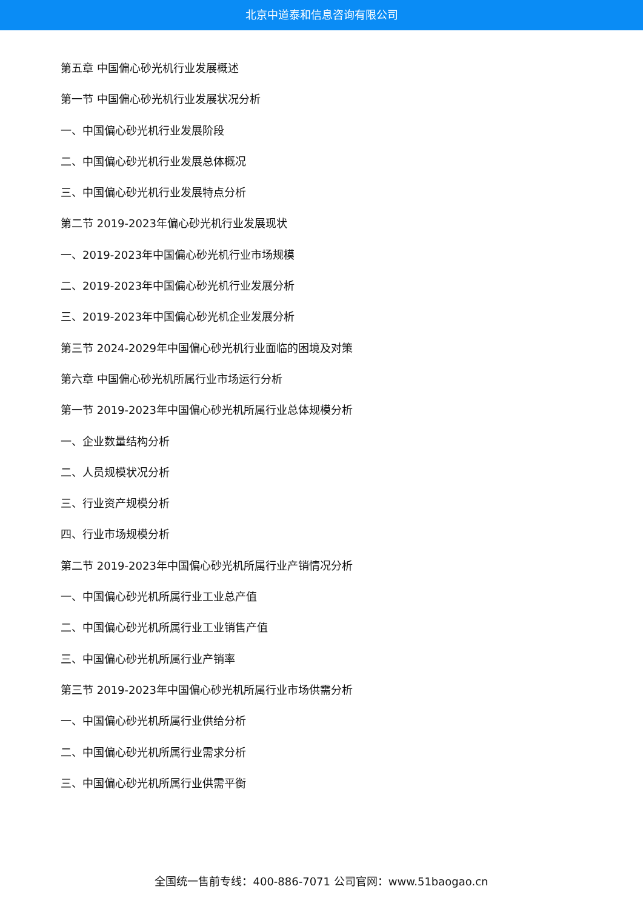北京中道泰和信息咨询有限公司
第五章 中国偏心砂光机行业发展概述
第一节 中国偏心砂光机行业发展状况分析
一、中国偏心砂光机行业发展阶段
二、中国偏心砂光机行业发展总体概况
三、中国偏心砂光机行业发展特点分析
第二节 2019-2023年偏心砂光机行业发展现状
一、2019-2023年中国偏心砂光机行业市场规模
二、2019-2023年中国偏心砂光机行业发展分析
三、2019-2023年中国偏心砂光机企业发展分析
第三节 2024-2029年中国偏心砂光机行业面临的困境及对策
第六章 中国偏心砂光机所属行业市场运行分析
第一节 2019-2023年中国偏心砂光机所属行业总体规模分析
一、企业数量结构分析
二、人员规模状况分析
三、行业资产规模分析
四、行业市场规模分析
第二节 2019-2023年中国偏心砂光机所属行业产销情况分析
一、中国偏心砂光机所属行业工业总产值
二、中国偏心砂光机所属行业工业销售产值
三、中国偏心砂光机所属行业产销率
第三节 2019-2023年中国偏心砂光机所属行业市场供需分析
一、中国偏心砂光机所属行业供给分析
二、中国偏心砂光机所属行业需求分析
三、中国偏心砂光机所属行业供需平衡
全国统一售前专线：400-886-7071 公司官网：www.51baogao.cn